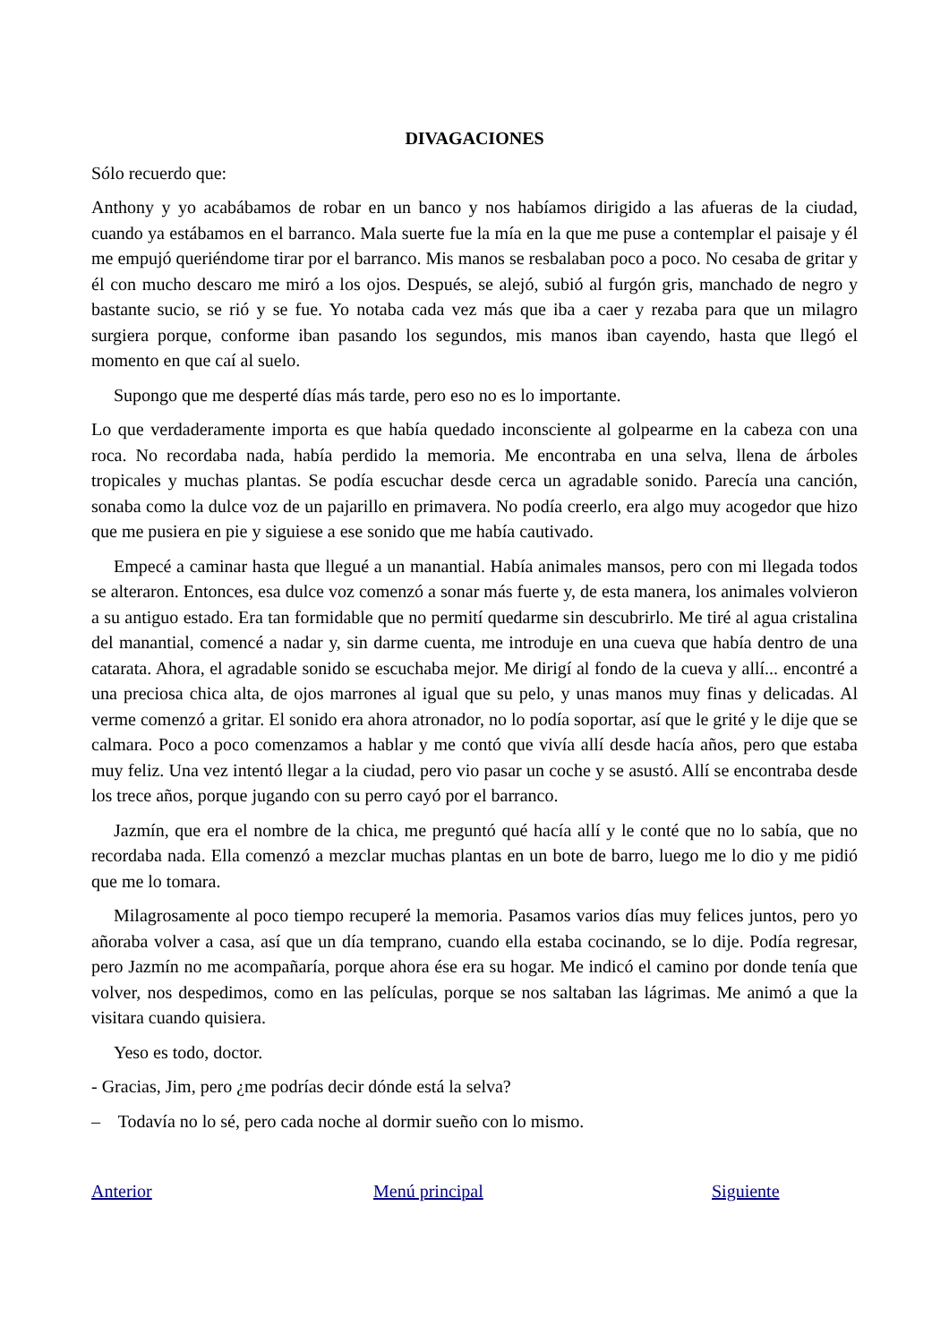DIVAGACIONES
Sólo recuerdo que:
Anthony y yo acabábamos de robar en un banco y nos habíamos dirigido a las afueras de la ciudad, cuando ya estábamos en el barranco. Mala suerte fue la mía en la que me puse a contemplar el paisaje y él me empujó queriéndome tirar por el barranco. Mis manos se resbalaban poco a poco. No cesaba de gritar y él con mucho descaro me miró a los ojos. Después, se alejó, subió al furgón gris, manchado de negro y bastante sucio, se rió y se fue. Yo notaba cada vez más que iba a caer y rezaba para que un milagro surgiera porque, conforme iban pasando los segundos, mis manos iban cayendo, hasta que llegó el momento en que caí al suelo.
Supongo que me desperté días más tarde, pero eso no es lo importante.
Lo que verdaderamente importa es que había quedado inconsciente al golpearme en la cabeza con una roca. No recordaba nada, había perdido la memoria. Me encontraba en una selva, llena de árboles tropicales y muchas plantas. Se podía escuchar desde cerca un agradable sonido. Parecía una canción, sonaba como la dulce voz de un pajarillo en primavera. No podía creerlo, era algo muy acogedor que hizo que me pusiera en pie y siguiese a ese sonido que me había cautivado.
Empecé a caminar hasta que llegué a un manantial. Había animales mansos, pero con mi llegada todos se alteraron. Entonces, esa dulce voz comenzó a sonar más fuerte y, de esta manera, los animales volvieron a su antiguo estado. Era tan formidable que no permití quedarme sin descubrirlo. Me tiré al agua cristalina del manantial, comencé a nadar y, sin darme cuenta, me introduje en una cueva que había dentro de una catarata. Ahora, el agradable sonido se escuchaba mejor. Me dirigí al fondo de la cueva y allí... encontré a una preciosa chica alta, de ojos marrones al igual que su pelo, y unas manos muy finas y delicadas. Al verme comenzó a gritar. El sonido era ahora atronador, no lo podía soportar, así que le grité y le dije que se calmara. Poco a poco comenzamos a hablar y me contó que vivía allí desde hacía años, pero que estaba muy feliz. Una vez intentó llegar a la ciudad, pero vio pasar un coche y se asustó. Allí se encontraba desde los trece años, porque jugando con su perro cayó por el barranco.
Jazmín, que era el nombre de la chica, me preguntó qué hacía allí y le conté que no lo sabía, que no recordaba nada. Ella comenzó a mezclar muchas plantas en un bote de barro, luego me lo dio y me pidió que me lo tomara.
Milagrosamente al poco tiempo recuperé la memoria. Pasamos varios días muy felices juntos, pero yo añoraba volver a casa, así que un día temprano, cuando ella estaba cocinando, se lo dije. Podía regresar, pero Jazmín no me acompañaría, porque ahora ése era su hogar. Me indicó el camino por donde tenía que volver, nos despedimos, como en las películas, porque se nos saltaban las lágrimas. Me animó a que la visitara cuando quisiera.
Yeso es todo, doctor.
- Gracias, Jim, pero ¿me podrías decir dónde está la selva?
– Todavía no lo sé, pero cada noche al dormir sueño con lo mismo.
Anterior Menú principal Siguiente